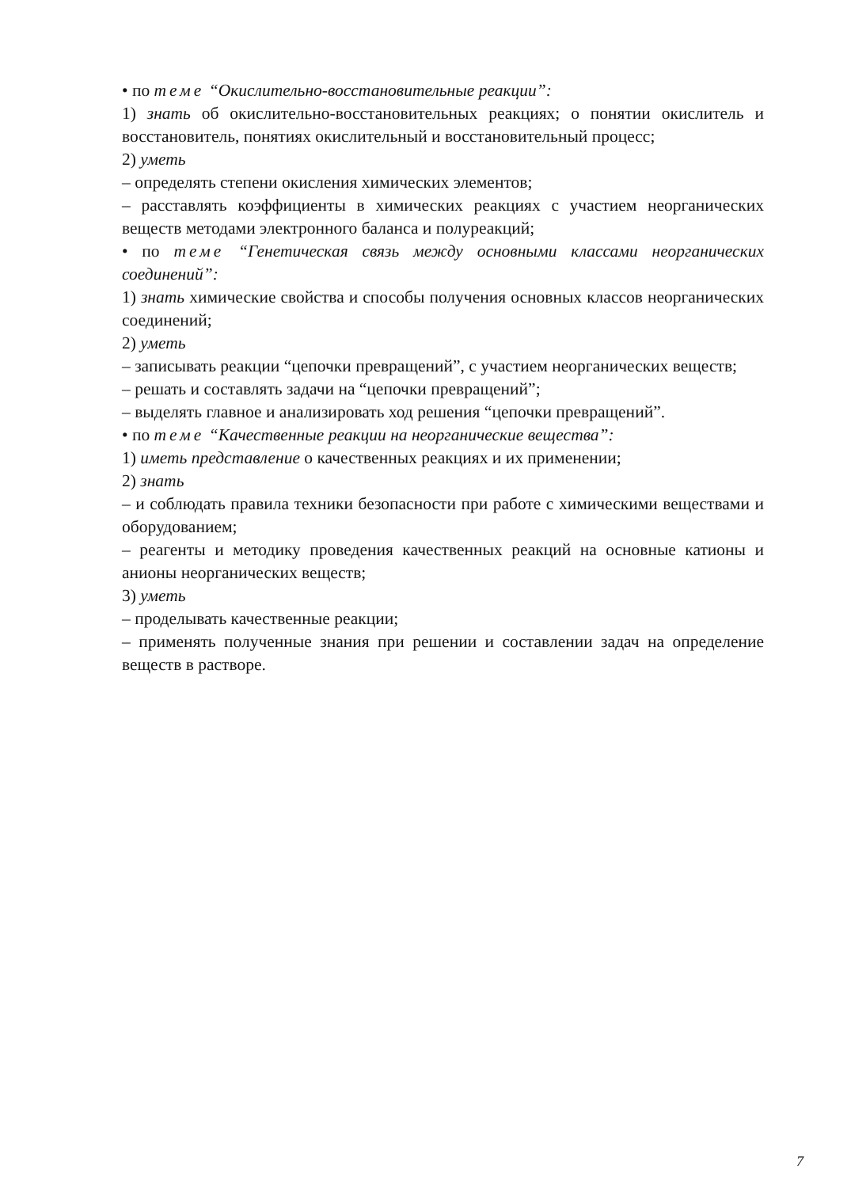• по теме “Окислительно-восстановительные реакции”:
1) знать об окислительно-восстановительных реакциях; о понятии окислитель и восстановитель, понятиях окислительный и восстановительный процесс;
2) уметь
– определять степени окисления химических элементов;
– расставлять коэффициенты в химических реакциях с участием неорганических веществ методами электронного баланса и полуреакций;
• по теме “Генетическая связь между основными классами неорганических соединений”:
1) знать химические свойства и способы получения основных классов неорганических соединений;
2) уметь
– записывать реакции “цепочки превращений”, с участием неорганических веществ;
– решать и составлять задачи на “цепочки превращений”;
– выделять главное и анализировать ход решения “цепочки превращений”.
• по теме “Качественные реакции на неорганические вещества”:
1) иметь представление о качественных реакциях и их применении;
2) знать
– и соблюдать правила техники безопасности при работе с химическими веществами и оборудованием;
– реагенты и методику проведения качественных реакций на основные катионы и анионы неорганических веществ;
3) уметь
– проделывать качественные реакции;
– применять полученные знания при решении и составлении задач на определение веществ в растворе.
7